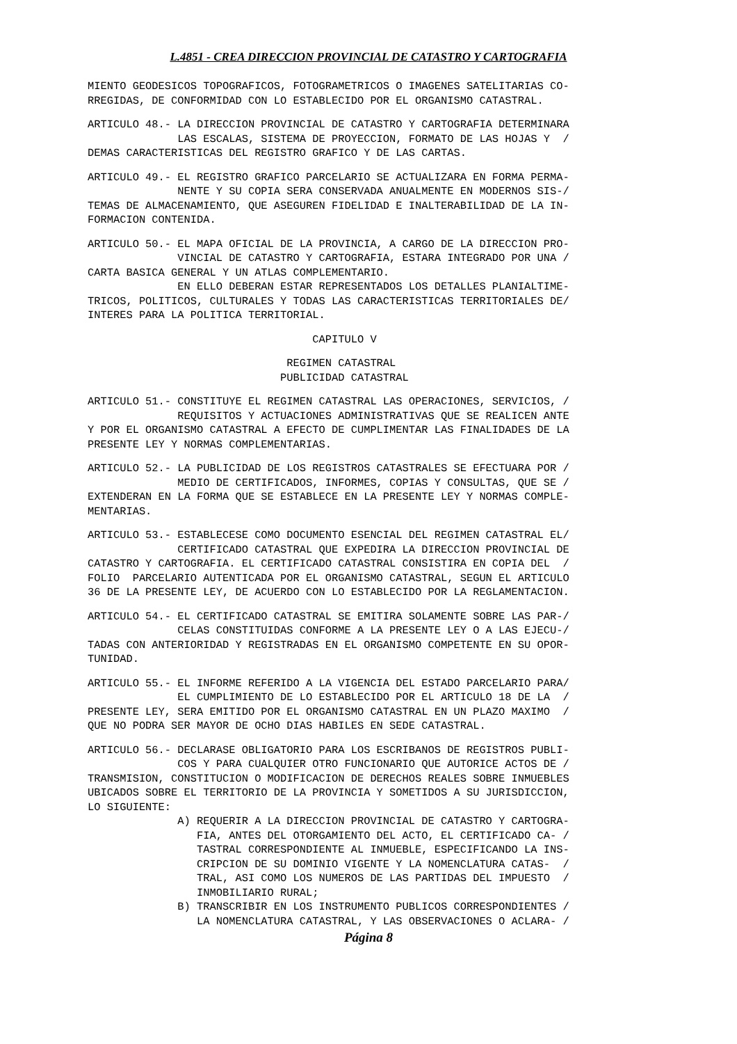L.4851 - CREA DIRECCION PROVINCIAL DE CATASTRO Y CARTOGRAFIA
MIENTO GEODESICOS TOPOGRAFICOS, FOTOGRAMETRICOS O IMAGENES SATELITARIAS CO-
RREGIDAS, DE CONFORMIDAD CON LO ESTABLECIDO POR EL ORGANISMO CATASTRAL.
ARTICULO 48.- LA DIRECCION PROVINCIAL DE CATASTRO Y CARTOGRAFIA DETERMINARA
              LAS ESCALAS, SISTEMA DE PROYECCION, FORMATO DE LAS HOJAS Y  /
DEMAS CARACTERISTICAS DEL REGISTRO GRAFICO Y DE LAS CARTAS.
ARTICULO 49.- EL REGISTRO GRAFICO PARCELARIO SE ACTUALIZARA EN FORMA PERMA-
              NENTE Y SU COPIA SERA CONSERVADA ANUALMENTE EN MODERNOS SIS-/
TEMAS DE ALMACENAMIENTO, QUE ASEGUREN FIDELIDAD E INALTERABILIDAD DE LA IN-
FORMACION CONTENIDA.
ARTICULO 50.- EL MAPA OFICIAL DE LA PROVINCIA, A CARGO DE LA DIRECCION PRO-
              VINCIAL DE CATASTRO Y CARTOGRAFIA, ESTARA INTEGRADO POR UNA /
CARTA BASICA GENERAL Y UN ATLAS COMPLEMENTARIO.
              EN ELLO DEBERAN ESTAR REPRESENTADOS LOS DETALLES PLANIALTIME-
TRICOS, POLITICOS, CULTURALES Y TODAS LAS CARACTERISTICAS TERRITORIALES DE/
INTERES PARA LA POLITICA TERRITORIAL.
                                   CAPITULO V
                               REGIMEN CATASTRAL
                              PUBLICIDAD CATASTRAL
ARTICULO 51.- CONSTITUYE EL REGIMEN CATASTRAL LAS OPERACIONES, SERVICIOS, /
              REQUISITOS Y ACTUACIONES ADMINISTRATIVAS QUE SE REALICEN ANTE
Y POR EL ORGANISMO CATASTRAL A EFECTO DE CUMPLIMENTAR LAS FINALIDADES DE LA
PRESENTE LEY Y NORMAS COMPLEMENTARIAS.
ARTICULO 52.- LA PUBLICIDAD DE LOS REGISTROS CATASTRALES SE EFECTUARA POR /
              MEDIO DE CERTIFICADOS, INFORMES, COPIAS Y CONSULTAS, QUE SE /
EXTENDERAN EN LA FORMA QUE SE ESTABLECE EN LA PRESENTE LEY Y NORMAS COMPLE-
MENTARIAS.
ARTICULO 53.- ESTABLECESE COMO DOCUMENTO ESENCIAL DEL REGIMEN CATASTRAL EL/
              CERTIFICADO CATASTRAL QUE EXPEDIRA LA DIRECCION PROVINCIAL DE
CATASTRO Y CARTOGRAFIA. EL CERTIFICADO CATASTRAL CONSISTIRA EN COPIA DEL  /
FOLIO  PARCELARIO AUTENTICADA POR EL ORGANISMO CATASTRAL, SEGUN EL ARTICULO
36 DE LA PRESENTE LEY, DE ACUERDO CON LO ESTABLECIDO POR LA REGLAMENTACION.
ARTICULO 54.- EL CERTIFICADO CATASTRAL SE EMITIRA SOLAMENTE SOBRE LAS PAR-/
              CELAS CONSTITUIDAS CONFORME A LA PRESENTE LEY O A LAS EJECU-/
TADAS CON ANTERIORIDAD Y REGISTRADAS EN EL ORGANISMO COMPETENTE EN SU OPOR-
TUNIDAD.
ARTICULO 55.- EL INFORME REFERIDO A LA VIGENCIA DEL ESTADO PARCELARIO PARA/
              EL CUMPLIMIENTO DE LO ESTABLECIDO POR EL ARTICULO 18 DE LA  /
PRESENTE LEY, SERA EMITIDO POR EL ORGANISMO CATASTRAL EN UN PLAZO MAXIMO  /
QUE NO PODRA SER MAYOR DE OCHO DIAS HABILES EN SEDE CATASTRAL.
ARTICULO 56.- DECLARASE OBLIGATORIO PARA LOS ESCRIBANOS DE REGISTROS PUBLI-
              COS Y PARA CUALQUIER OTRO FUNCIONARIO QUE AUTORICE ACTOS DE /
TRANSMISION, CONSTITUCION O MODIFICACION DE DERECHOS REALES SOBRE INMUEBLES
UBICADOS SOBRE EL TERRITORIO DE LA PROVINCIA Y SOMETIDOS A SU JURISDICCION,
LO SIGUIENTE:
              A) REQUERIR A LA DIRECCION PROVINCIAL DE CATASTRO Y CARTOGRA-
                 FIA, ANTES DEL OTORGAMIENTO DEL ACTO, EL CERTIFICADO CA- /
                 TASTRAL CORRESPONDIENTE AL INMUEBLE, ESPECIFICANDO LA INS-
                 CRIPCION DE SU DOMINIO VIGENTE Y LA NOMENCLATURA CATAS-  /
                 TRAL, ASI COMO LOS NUMEROS DE LAS PARTIDAS DEL IMPUESTO  /
                 INMOBILIARIO RURAL;
              B) TRANSCRIBIR EN LOS INSTRUMENTO PUBLICOS CORRESPONDIENTES /
                 LA NOMENCLATURA CATASTRAL, Y LAS OBSERVACIONES O ACLARA- /
Página 8